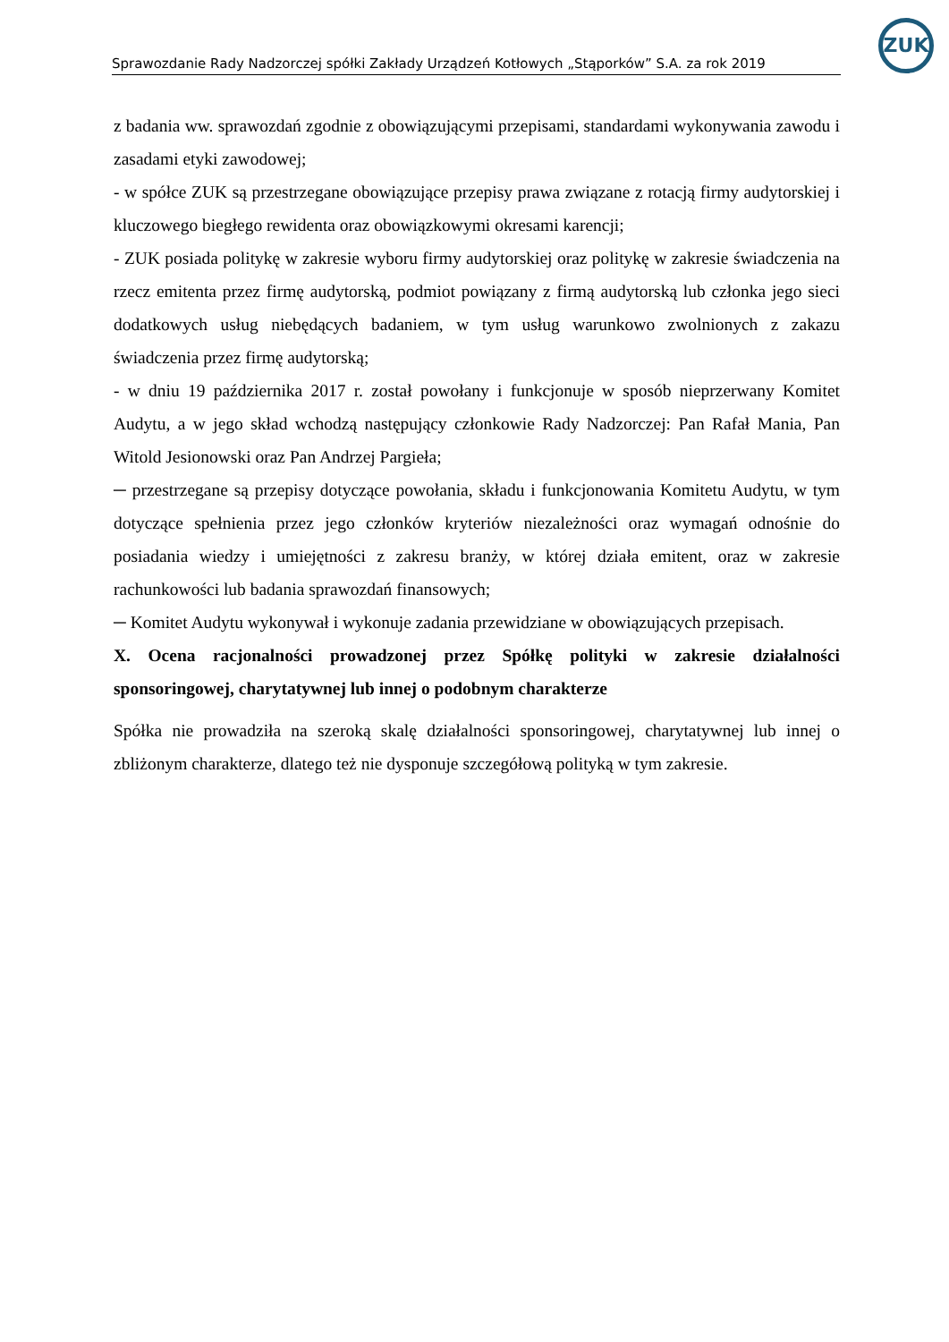Sprawozdanie Rady Nadzorczej spółki Zakłady Urządzeń Kotłowych „Stąporków” S.A. za rok 2019
ZUK
z badania ww. sprawozdań zgodnie z obowiązującymi przepisami, standardami wykonywania zawodu i zasadami etyki zawodowej;
- w spółce ZUK są przestrzegane obowiązujące przepisy prawa związane z rotacją firmy audytorskiej i kluczowego biegłego rewidenta oraz obowiązkowymi okresami karencji;
- ZUK posiada politykę w zakresie wyboru firmy audytorskiej oraz politykę w zakresie świadczenia na rzecz emitenta przez firmę audytorską, podmiot powiązany z firmą audytorską lub członka jego sieci dodatkowych usług niebędących badaniem, w tym usług warunkowo zwolnionych z zakazu świadczenia przez firmę audytorską;
- w dniu 19 października 2017 r. został powołany i funkcjonuje w sposób nieprzerwany Komitet Audytu, a w jego skład wchodzą następujący członkowie Rady Nadzorczej: Pan Rafał Mania, Pan Witold Jesionowski oraz Pan Andrzej Pargieła;
─ przestrzegane są przepisy dotyczące powołania, składu i funkcjonowania Komitetu Audytu, w tym dotyczące spełnienia przez jego członków kryteriów niezależności oraz wymagań odnośnie do posiadania wiedzy i umiejętności z zakresu branży, w której działa emitent, oraz w zakresie rachunkowości lub badania sprawozdań finansowych;
─ Komitet Audytu wykonywał i wykonuje zadania przewidziane w obowiązujących przepisach.
X. Ocena racjonalności prowadzonej przez Spółkę polityki w zakresie działalności sponsoringowej, charytatywnej lub innej o podobnym charakterze
Spółka nie prowadziła na szeroką skalę działalności sponsoringowej, charytatywnej lub innej o zbliżonym charakterze, dlatego też nie dysponuje szczegółową polityką w tym zakresie.